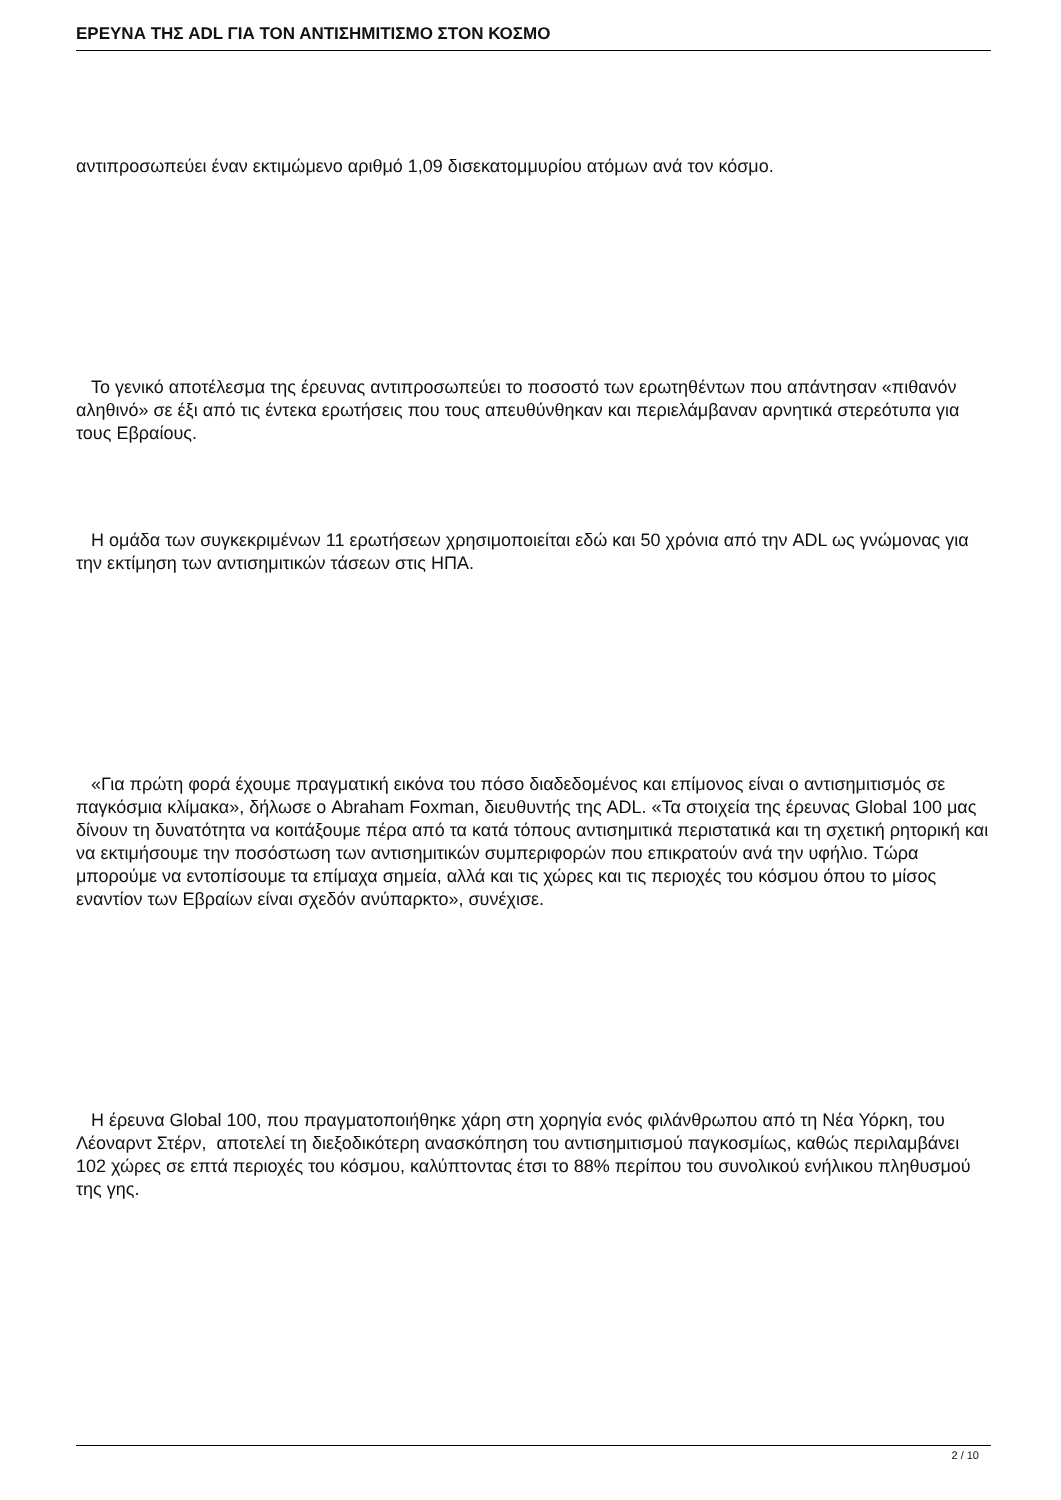ΕΡΕΥΝΑ ΤΗΣ ADL ΓΙΑ ΤΟΝ ΑΝΤΙΣΗΜΙΤΙΣΜΟ ΣΤΟΝ ΚΟΣΜΟ
αντιπροσωπεύει έναν εκτιμώμενο αριθμό 1,09 δισεκατομμυρίου ατόμων ανά τον κόσμο.
Το γενικό αποτέλεσμα της έρευνας αντιπροσωπεύει το ποσοστό των ερωτηθέντων που απάντησαν «πιθανόν αληθινό» σε έξι από τις έντεκα ερωτήσεις που τους απευθύνθηκαν και περιελάμβαναν αρνητικά στερεότυπα για τους Εβραίους.
Η ομάδα των συγκεκριμένων 11 ερωτήσεων χρησιμοποιείται εδώ και 50 χρόνια από την ADL ως γνώμονας για την εκτίμηση των αντισημιτικών τάσεων στις ΗΠΑ.
«Για πρώτη φορά έχουμε πραγματική εικόνα του πόσο διαδεδομένος και επίμονος είναι ο αντισημιτισμός σε παγκόσμια κλίμακα», δήλωσε ο Abraham Foxman, διευθυντής της ADL. «Τα στοιχεία της έρευνας Global 100 μας δίνουν τη δυνατότητα να κοιτάξουμε πέρα από τα κατά τόπους αντισημιτικά περιστατικά και τη σχετική ρητορική και να εκτιμήσουμε την ποσόστωση των αντισημιτικών συμπεριφορών που επικρατούν ανά την υφήλιο. Τώρα μπορούμε να εντοπίσουμε τα επίμαχα σημεία, αλλά και τις χώρες και τις περιοχές του κόσμου όπου το μίσος εναντίον των Εβραίων είναι σχεδόν ανύπαρκτο», συνέχισε.
Η έρευνα Global 100, που πραγματοποιήθηκε χάρη στη χορηγία ενός φιλάνθρωπου από τη Νέα Υόρκη, του Λέοναρντ Στέρν, αποτελεί τη διεξοδικότερη ανασκόπηση του αντισημιτισμού παγκοσμίως, καθώς περιλαμβάνει 102 χώρες σε επτά περιοχές του κόσμου, καλύπτοντας έτσι το 88% περίπου του συνολικού ενήλικου πληθυσμού της γης.
2 / 10